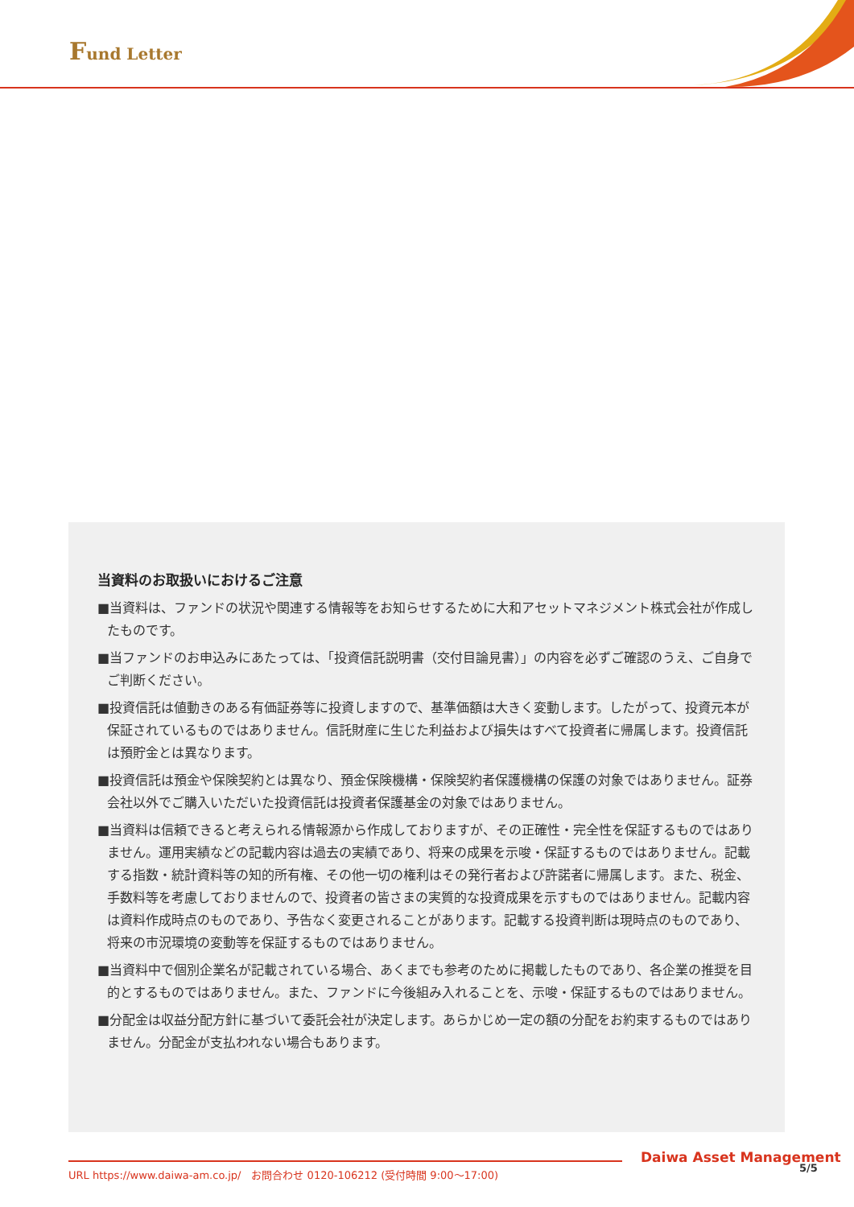Fund Letter
当資料のお取扱いにおけるご注意
■当資料は、ファンドの状況や関連する情報等をお知らせするために大和アセットマネジメント株式会社が作成したものです。
■当ファンドのお申込みにあたっては、「投資信託説明書（交付目論見書）」の内容を必ずご確認のうえ、ご自身でご判断ください。
■投資信託は値動きのある有価証券等に投資しますので、基準価額は大きく変動します。したがって、投資元本が保証されているものではありません。信託財産に生じた利益および損失はすべて投資者に帰属します。投資信託は預貯金とは異なります。
■投資信託は預金や保険契約とは異なり、預金保険機構・保険契約者保護機構の保護の対象ではありません。証券会社以外でご購入いただいた投資信託は投資者保護基金の対象ではありません。
■当資料は信頼できると考えられる情報源から作成しておりますが、その正確性・完全性を保証するものではありません。運用実績などの記載内容は過去の実績であり、将来の成果を示唆・保証するものではありません。記載する指数・統計資料等の知的所有権、その他一切の権利はその発行者および許諾者に帰属します。また、税金、手数料等を考慮しておりませんので、投資者の皆さまの実質的な投資成果を示すものではありません。記載内容は資料作成時点のものであり、予告なく変更されることがあります。記載する投資判断は現時点のものであり、将来の市況環境の変動等を保証するものではありません。
■当資料中で個別企業名が記載されている場合、あくまでも参考のために掲載したものであり、各企業の推奨を目的とするものではありません。また、ファンドに今後組み入れることを、示唆・保証するものではありません。
■分配金は収益分配方針に基づいて委託会社が決定します。あらかじめ一定の額の分配をお約束するものではありません。分配金が支払われない場合もあります。
Daiwa Asset Management
URL https://www.daiwa-am.co.jp/　お問合わせ 0120-106212 (受付時間 9:00～17:00) 5/5